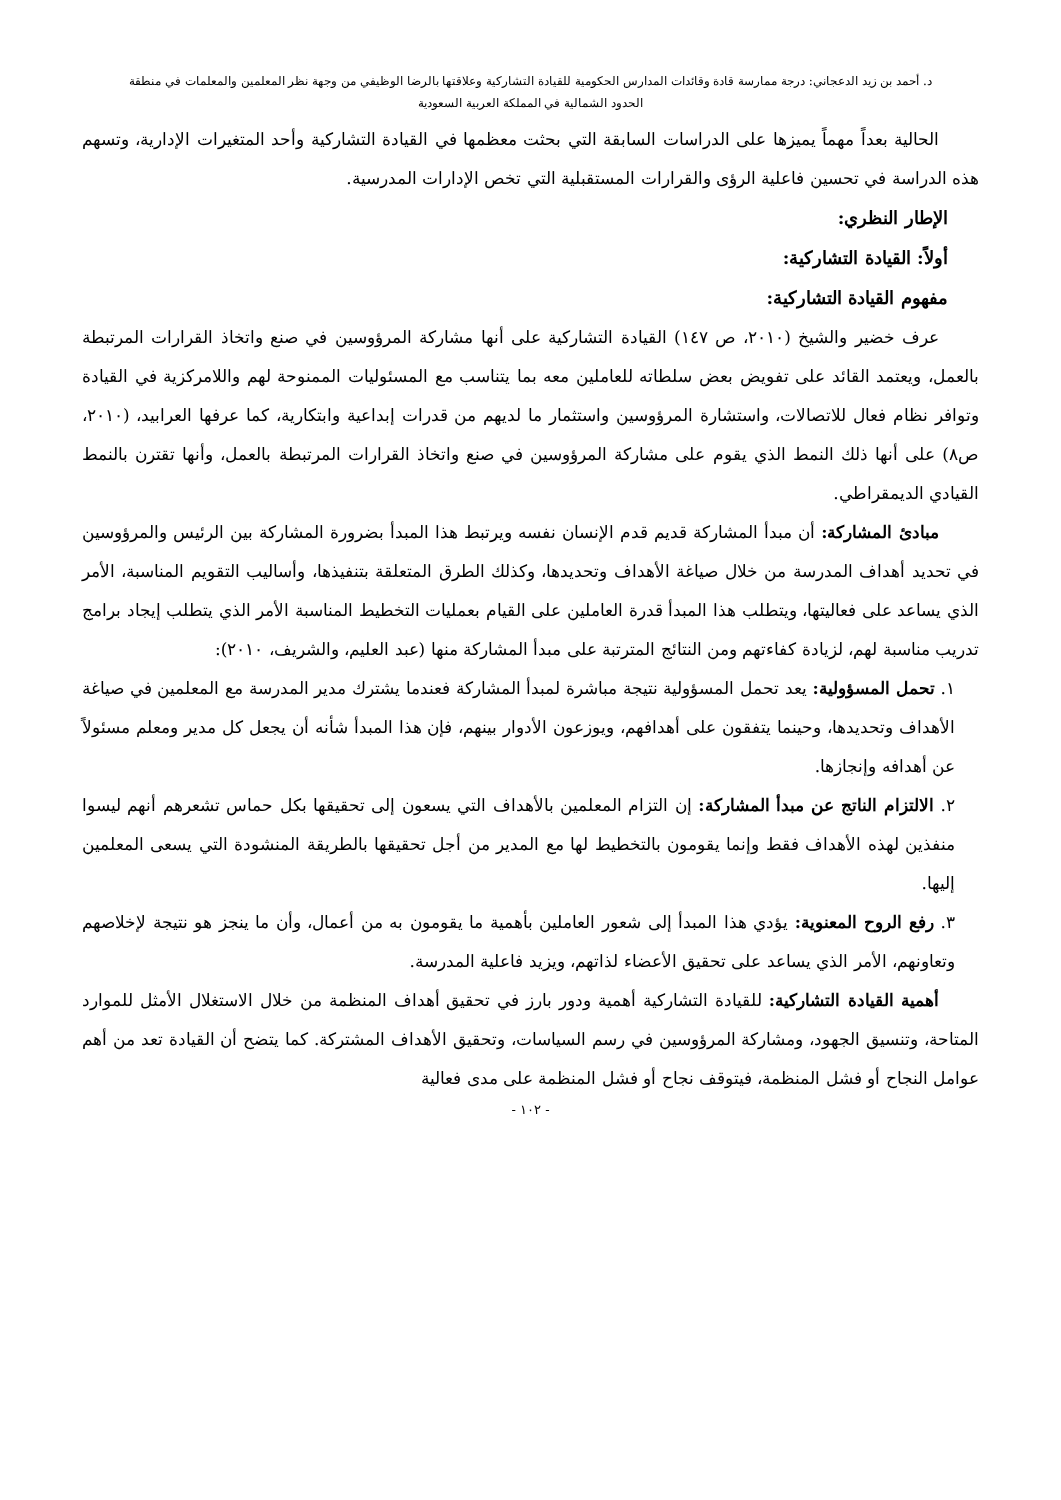د. أحمد بن زيد الدعجاني: درجة ممارسة قادة وقائدات المدارس الحكومية للقيادة التشاركية وعلاقتها بالرضا الوظيفي من وجهة نظر المعلمين والمعلمات في منطقة
الحدود الشمالية في المملكة العربية السعودية
الحالية بعداً مهماً يميزها على الدراسات السابقة التي بحثت معظمها في القيادة التشاركية وأحد المتغيرات الإدارية، وتسهم هذه الدراسة في تحسين فاعلية الرؤى والقرارات المستقبلية التي تخص الإدارات المدرسية.
الإطار النظري:
أولاً: القيادة التشاركية:
مفهوم القيادة التشاركية:
عرف خضير والشيخ (٢٠١٠، ص ١٤٧) القيادة التشاركية على أنها مشاركة المرؤوسين في صنع واتخاذ القرارات المرتبطة بالعمل، ويعتمد القائد على تفويض بعض سلطاته للعاملين معه بما يتناسب مع المسئوليات الممنوحة لهم واللامركزية في القيادة وتوافر نظام فعال للاتصالات، واستشارة المرؤوسين واستثمار ما لديهم من قدرات إبداعية وابتكارية، كما عرفها العرابيد، (٢٠١٠، ص٨) على أنها ذلك النمط الذي يقوم على مشاركة المرؤوسين في صنع واتخاذ القرارات المرتبطة بالعمل، وأنها تقترن بالنمط القيادي الديمقراطي.
مبادئ المشاركة: أن مبدأ المشاركة قديم قدم الإنسان نفسه ويرتبط هذا المبدأ بضرورة المشاركة بين الرئيس والمرؤوسين في تحديد أهداف المدرسة من خلال صياغة الأهداف وتحديدها، وكذلك الطرق المتعلقة بتنفيذها، وأساليب التقويم المناسبة، الأمر الذي يساعد على فعاليتها، ويتطلب هذا المبدأ قدرة العاملين على القيام بعمليات التخطيط المناسبة الأمر الذي يتطلب إيجاد برامج تدريب مناسبة لهم، لزيادة كفاءتهم ومن النتائج المترتبة على مبدأ المشاركة منها (عبد العليم، والشريف، ٢٠١٠):
١. تحمل المسؤولية: يعد تحمل المسؤولية نتيجة مباشرة لمبدأ المشاركة فعندما يشترك مدير المدرسة مع المعلمين في صياغة الأهداف وتحديدها، وحينما يتفقون على أهدافهم، ويوزعون الأدوار بينهم، فإن هذا المبدأ شأنه أن يجعل كل مدير ومعلم مسئولاً عن أهدافه وإنجازها.
٢. الالتزام الناتج عن مبدأ المشاركة: إن التزام المعلمين بالأهداف التي يسعون إلى تحقيقها بكل حماس تشعرهم أنهم ليسوا منفذين لهذه الأهداف فقط وإنما يقومون بالتخطيط لها مع المدير من أجل تحقيقها بالطريقة المنشودة التي يسعى المعلمين إليها.
٣. رفع الروح المعنوية: يؤدي هذا المبدأ إلى شعور العاملين بأهمية ما يقومون به من أعمال، وأن ما ينجز هو نتيجة لإخلاصهم وتعاونهم، الأمر الذي يساعد على تحقيق الأعضاء لذاتهم، ويزيد فاعلية المدرسة.
أهمية القيادة التشاركية: للقيادة التشاركية أهمية ودور بارز في تحقيق أهداف المنظمة من خلال الاستغلال الأمثل للموارد المتاحة، وتنسيق الجهود، ومشاركة المرؤوسين في رسم السياسات، وتحقيق الأهداف المشتركة. كما يتضح أن القيادة تعد من أهم عوامل النجاح أو فشل المنظمة، فيتوقف نجاح أو فشل المنظمة على مدى فعالية
- ١٠٢ -